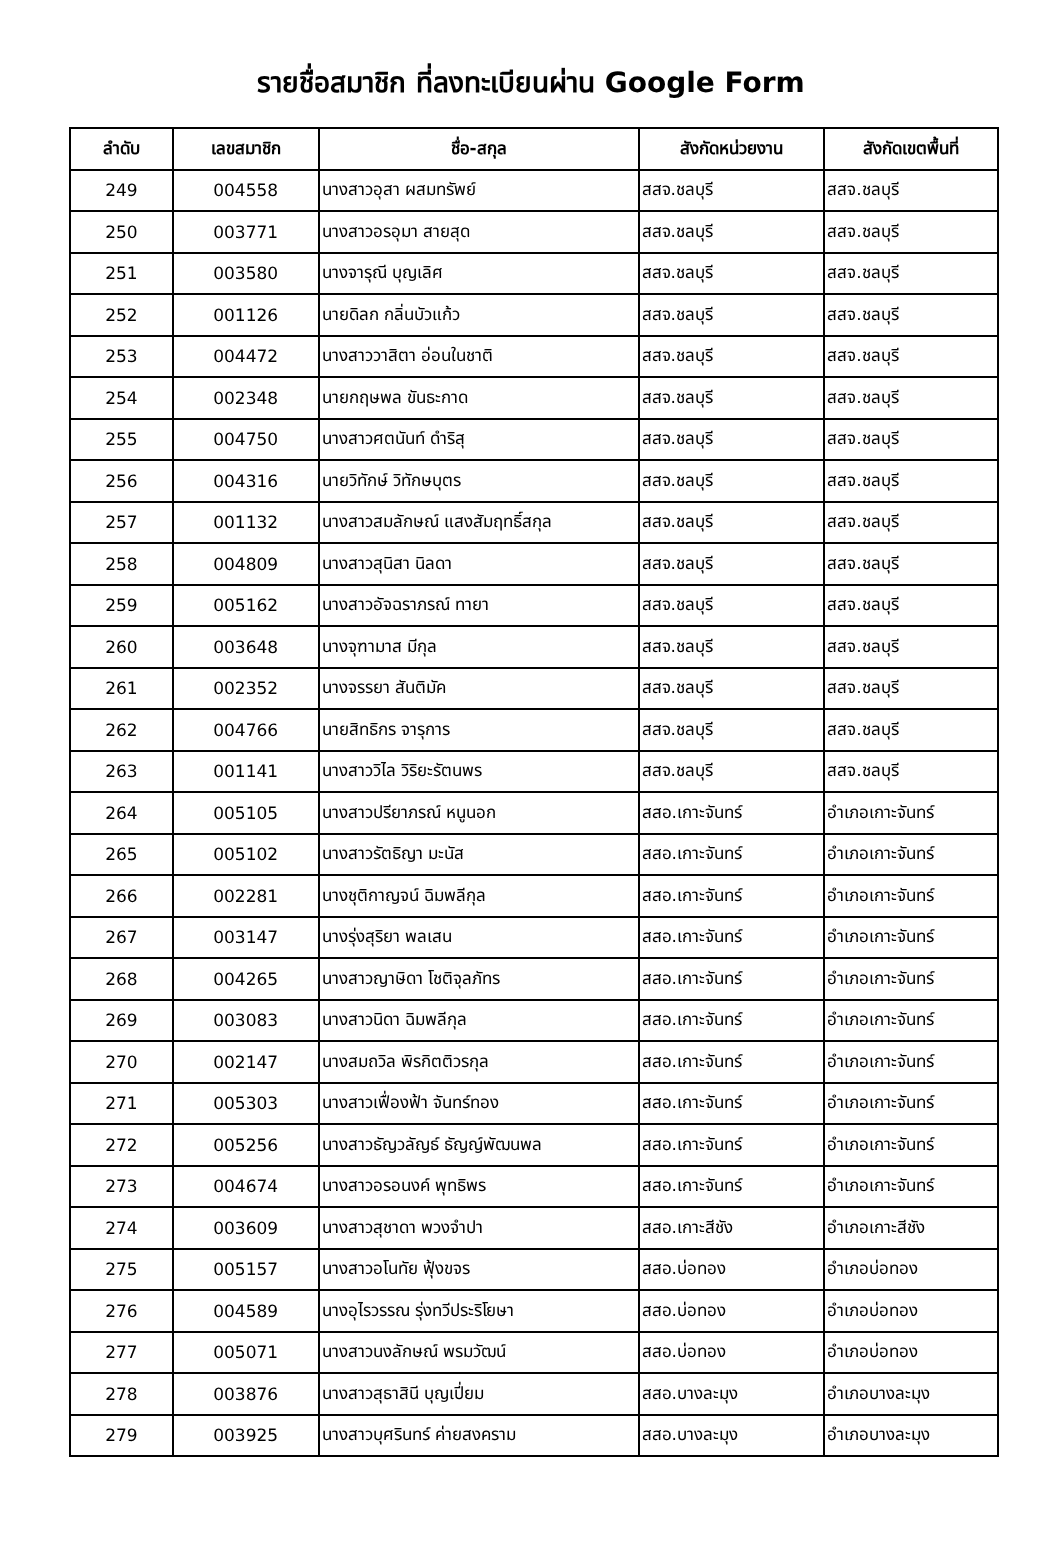รายชื่อสมาชิก ที่ลงทะเบียนผ่าน Google Form
| ลำดับ | เลขสมาชิก | ชื่อ-สกุล | สังกัดหน่วยงาน | สังกัดเขตพื้นที่ |
| --- | --- | --- | --- | --- |
| 249 | 004558 | นางสาวอุสา ผสมทรัพย์ | สสจ.ชลบุรี | สสจ.ชลบุรี |
| 250 | 003771 | นางสาวอรอุมา สายสุด | สสจ.ชลบุรี | สสจ.ชลบุรี |
| 251 | 003580 | นางจารุณี บุญเลิศ | สสจ.ชลบุรี | สสจ.ชลบุรี |
| 252 | 001126 | นายดิลก กลิ่นบัวแก้ว | สสจ.ชลบุรี | สสจ.ชลบุรี |
| 253 | 004472 | นางสาววาสิตา อ่อนในชาติ | สสจ.ชลบุรี | สสจ.ชลบุรี |
| 254 | 002348 | นายกฤษพล ขันธะกาด | สสจ.ชลบุรี | สสจ.ชลบุรี |
| 255 | 004750 | นางสาวศตนันท์ ดำริสุ | สสจ.ชลบุรี | สสจ.ชลบุรี |
| 256 | 004316 | นายวิทักษ์ วิทักษบุตร | สสจ.ชลบุรี | สสจ.ชลบุรี |
| 257 | 001132 | นางสาวสมลักษณ์ แสงสัมฤทธิ์สกุล | สสจ.ชลบุรี | สสจ.ชลบุรี |
| 258 | 004809 | นางสาวสุนิสา นิลดา | สสจ.ชลบุรี | สสจ.ชลบุรี |
| 259 | 005162 | นางสาวอัจฉราภรณ์ ทายา | สสจ.ชลบุรี | สสจ.ชลบุรี |
| 260 | 003648 | นางจุฑามาส มีกุล | สสจ.ชลบุรี | สสจ.ชลบุรี |
| 261 | 002352 | นางจรรยา สันติมัค | สสจ.ชลบุรี | สสจ.ชลบุรี |
| 262 | 004766 | นายสิทธิกร จารุการ | สสจ.ชลบุรี | สสจ.ชลบุรี |
| 263 | 001141 | นางสาววิไล วิริยะรัตนพร | สสจ.ชลบุรี | สสจ.ชลบุรี |
| 264 | 005105 | นางสาวปรียาภรณ์ หนูนอก | สสอ.เกาะจันทร์ | อำเภอเกาะจันทร์ |
| 265 | 005102 | นางสาวรัตธิญา มะนัส | สสอ.เกาะจันทร์ | อำเภอเกาะจันทร์ |
| 266 | 002281 | นางชุติกาญจน์ ฉิมพลีกุล | สสอ.เกาะจันทร์ | อำเภอเกาะจันทร์ |
| 267 | 003147 | นางรุ่งสุริยา พลเสน | สสอ.เกาะจันทร์ | อำเภอเกาะจันทร์ |
| 268 | 004265 | นางสาวญาษิดา โชติจุลภัทร | สสอ.เกาะจันทร์ | อำเภอเกาะจันทร์ |
| 269 | 003083 | นางสาวนิดา ฉิมพลีกุล | สสอ.เกาะจันทร์ | อำเภอเกาะจันทร์ |
| 270 | 002147 | นางสมถวิล พิรกิตติวรกุล | สสอ.เกาะจันทร์ | อำเภอเกาะจันทร์ |
| 271 | 005303 | นางสาวเฟื่องฟ้า จันทร์ทอง | สสอ.เกาะจันทร์ | อำเภอเกาะจันทร์ |
| 272 | 005256 | นางสาวธัญวลัญธ์ ธัญญ์พัฒนพล | สสอ.เกาะจันทร์ | อำเภอเกาะจันทร์ |
| 273 | 004674 | นางสาวอรอนงค์ พุทธิพร | สสอ.เกาะจันทร์ | อำเภอเกาะจันทร์ |
| 274 | 003609 | นางสาวสุชาดา พวงจำปา | สสอ.เกาะสีชัง | อำเภอเกาะสีชัง |
| 275 | 005157 | นางสาวอโนทัย ฟุ้งขจร | สสอ.บ่อทอง | อำเภอบ่อทอง |
| 276 | 004589 | นางอุไรวรรณ รุ่งทวีประริโยษา | สสอ.บ่อทอง | อำเภอบ่อทอง |
| 277 | 005071 | นางสาวนงลักษณ์ พรมวัฒน์ | สสอ.บ่อทอง | อำเภอบ่อทอง |
| 278 | 003876 | นางสาวสุธาสินี บุญเปี่ยม | สสอ.บางละมุง | อำเภอบางละมุง |
| 279 | 003925 | นางสาวบุศรินทร์ ค่ายสงคราม | สสอ.บางละมุง | อำเภอบางละมุง |